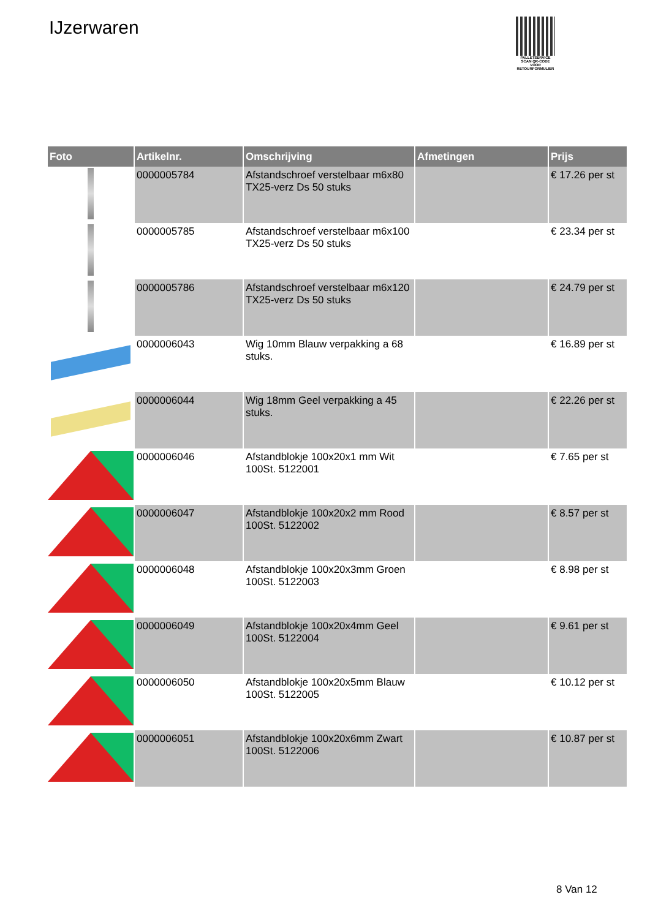IJzerwaren
PALLETSERVICE
SCAN QR-CODE VOOR RETOURFORMULIER
| Foto | Artikelnr. | Omschrijving | Afmetingen | Prijs |
| --- | --- | --- | --- | --- |
| | 0000005784 | Afstandschroef verstelbaar m6x80 TX25-verz Ds 50 stuks | | € 17.26 per st |
| | 0000005785 | Afstandschroef verstelbaar m6x100 TX25-verz Ds 50 stuks | | € 23.34 per st |
| | 0000005786 | Afstandschroef verstelbaar m6x120 TX25-verz Ds 50 stuks | | € 24.79 per st |
| | 0000006043 | Wig 10mm Blauw verpakking a 68 stuks. | | € 16.89 per st |
| | 0000006044 | Wig 18mm Geel verpakking a 45 stuks. | | € 22.26 per st |
| | 0000006046 | Afstandblokje 100x20x1 mm Wit 100St. 5122001 | | € 7.65 per st |
| | 0000006047 | Afstandblokje 100x20x2 mm Rood 100St. 5122002 | | € 8.57 per st |
| | 0000006048 | Afstandblokje 100x20x3mm Groen 100St. 5122003 | | € 8.98 per st |
| | 0000006049 | Afstandblokje 100x20x4mm Geel 100St. 5122004 | | € 9.61 per st |
| | 0000006050 | Afstandblokje 100x20x5mm Blauw 100St. 5122005 | | € 10.12 per st |
| | 0000006051 | Afstandblokje 100x20x6mm Zwart 100St. 5122006 | | € 10.87 per st |
8 Van 12